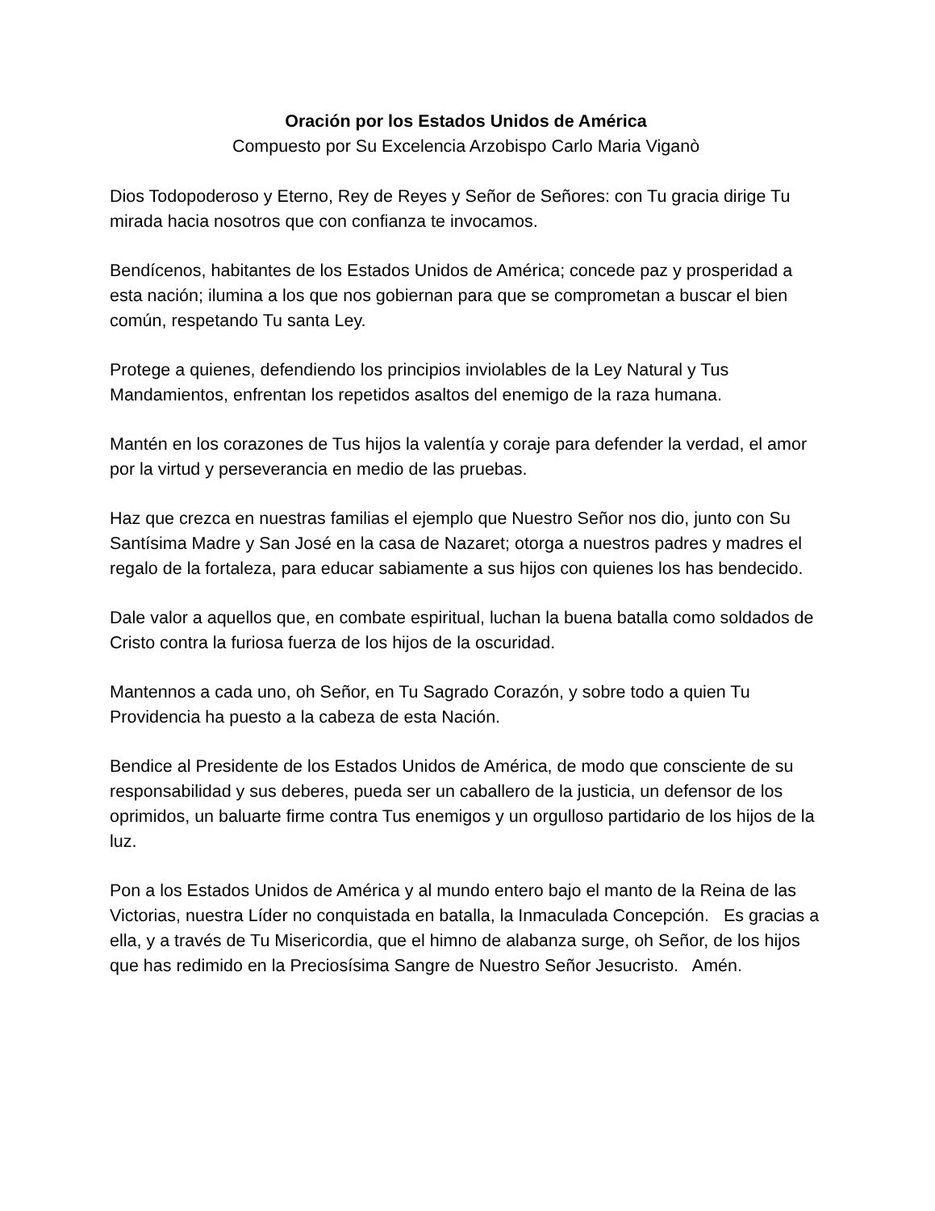Oración por los Estados Unidos de América
Compuesto por Su Excelencia Arzobispo Carlo Maria Viganò
Dios Todopoderoso y Eterno, Rey de Reyes y Señor de Señores: con Tu gracia dirige Tu mirada hacia nosotros que con confianza te invocamos.
Bendícenos, habitantes de los Estados Unidos de América; concede paz y prosperidad a esta nación; ilumina a los que nos gobiernan para que se comprometan a buscar el bien común, respetando Tu santa Ley.
Protege a quienes, defendiendo los principios inviolables de la Ley Natural y Tus Mandamientos, enfrentan los repetidos asaltos del enemigo de la raza humana.
Mantén en los corazones de Tus hijos la valentía y coraje para defender la verdad, el amor por la virtud y perseverancia en medio de las pruebas.
Haz que crezca en nuestras familias el ejemplo que Nuestro Señor nos dio, junto con Su Santísima Madre y San José en la casa de Nazaret; otorga a nuestros padres y madres el regalo de la fortaleza, para educar sabiamente a sus hijos con quienes los has bendecido.
Dale valor a aquellos que, en combate espiritual, luchan la buena batalla como soldados de Cristo contra la furiosa fuerza de los hijos de la oscuridad.
Mantennos a cada uno, oh Señor, en Tu Sagrado Corazón, y sobre todo a quien Tu Providencia ha puesto a la cabeza de esta Nación.
Bendice al Presidente de los Estados Unidos de América, de modo que consciente de su responsabilidad y sus deberes, pueda ser un caballero de la justicia, un defensor de los oprimidos, un baluarte firme contra Tus enemigos y un orgulloso partidario de los hijos de la luz.
Pon a los Estados Unidos de América y al mundo entero bajo el manto de la Reina de las Victorias, nuestra Líder no conquistada en batalla, la Inmaculada Concepción. Es gracias a ella, y a través de Tu Misericordia, que el himno de alabanza surge, oh Señor, de los hijos que has redimido en la Preciosísima Sangre de Nuestro Señor Jesucristo. Amén.